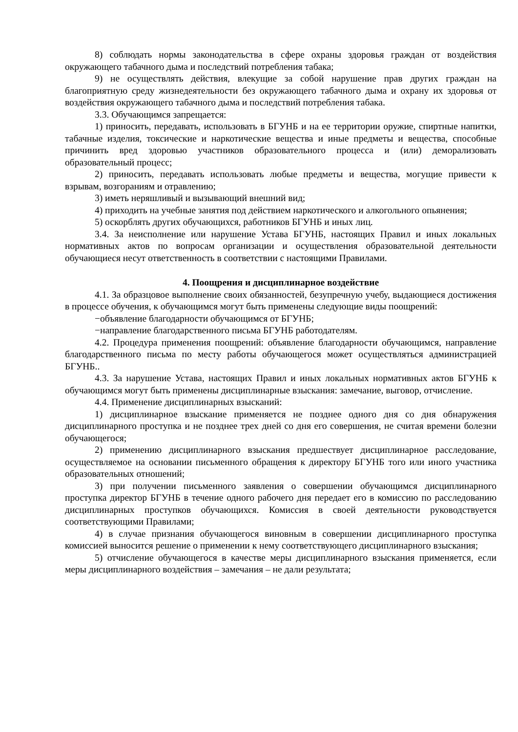8) соблюдать нормы законодательства в сфере охраны здоровья граждан от воздействия окружающего табачного дыма и последствий потребления табака;
9) не осуществлять действия, влекущие за собой нарушение прав других граждан на благоприятную среду жизнедеятельности без окружающего табачного дыма и охрану их здоровья от воздействия окружающего табачного дыма и последствий потребления табака.
3.3. Обучающимся запрещается:
1) приносить, передавать, использовать в БГУНБ и на ее территории оружие, спиртные напитки, табачные изделия, токсические и наркотические вещества и иные предметы и вещества, способные причинить вред здоровью участников образовательного процесса и (или) деморализовать образовательный процесс;
2) приносить, передавать использовать любые предметы и вещества, могущие привести к взрывам, возгораниям и отравлению;
3) иметь неряшливый и вызывающий внешний вид;
4) приходить на учебные занятия под действием наркотического и алкогольного опьянения;
5) оскорблять других обучающихся, работников БГУНБ и иных лиц.
3.4. За неисполнение или нарушение Устава БГУНБ, настоящих Правил и иных локальных нормативных актов по вопросам организации и осуществления образовательной деятельности обучающиеся несут ответственность в соответствии с настоящими Правилами.
4. Поощрения и дисциплинарное воздействие
4.1. За образцовое выполнение своих обязанностей, безупречную учебу, выдающиеся достижения в процессе обучения, к обучающимся могут быть применены следующие виды поощрений:
−объявление благодарности обучающимся от БГУНБ;
−направление благодарственного письма БГУНБ работодателям.
4.2. Процедура применения поощрений: объявление благодарности обучающимся, направление благодарственного письма по месту работы обучающегося может осуществляться администрацией БГУНБ..
4.3. За нарушение Устава, настоящих Правил и иных локальных нормативных актов БГУНБ к обучающимся могут быть применены дисциплинарные взыскания: замечание, выговор, отчисление.
4.4. Применение дисциплинарных взысканий:
1) дисциплинарное взыскание применяется не позднее одного дня со дня обнаружения дисциплинарного проступка и не позднее трех дней со дня его совершения, не считая времени болезни обучающегося;
2) применению дисциплинарного взыскания предшествует дисциплинарное расследование, осуществляемое на основании письменного обращения к директору БГУНБ того или иного участника образовательных отношений;
3) при получении письменного заявления о совершении обучающимся дисциплинарного проступка директор БГУНБ в течение одного рабочего дня передает его в комиссию по расследованию дисциплинарных проступков обучающихся. Комиссия в своей деятельности руководствуется соответствующими Правилами;
4) в случае признания обучающегося виновным в совершении дисциплинарного проступка комиссией выносится решение о применении к нему соответствующего дисциплинарного взыскания;
5) отчисление обучающегося в качестве меры дисциплинарного взыскания применяется, если меры дисциплинарного воздействия – замечания – не дали результата;